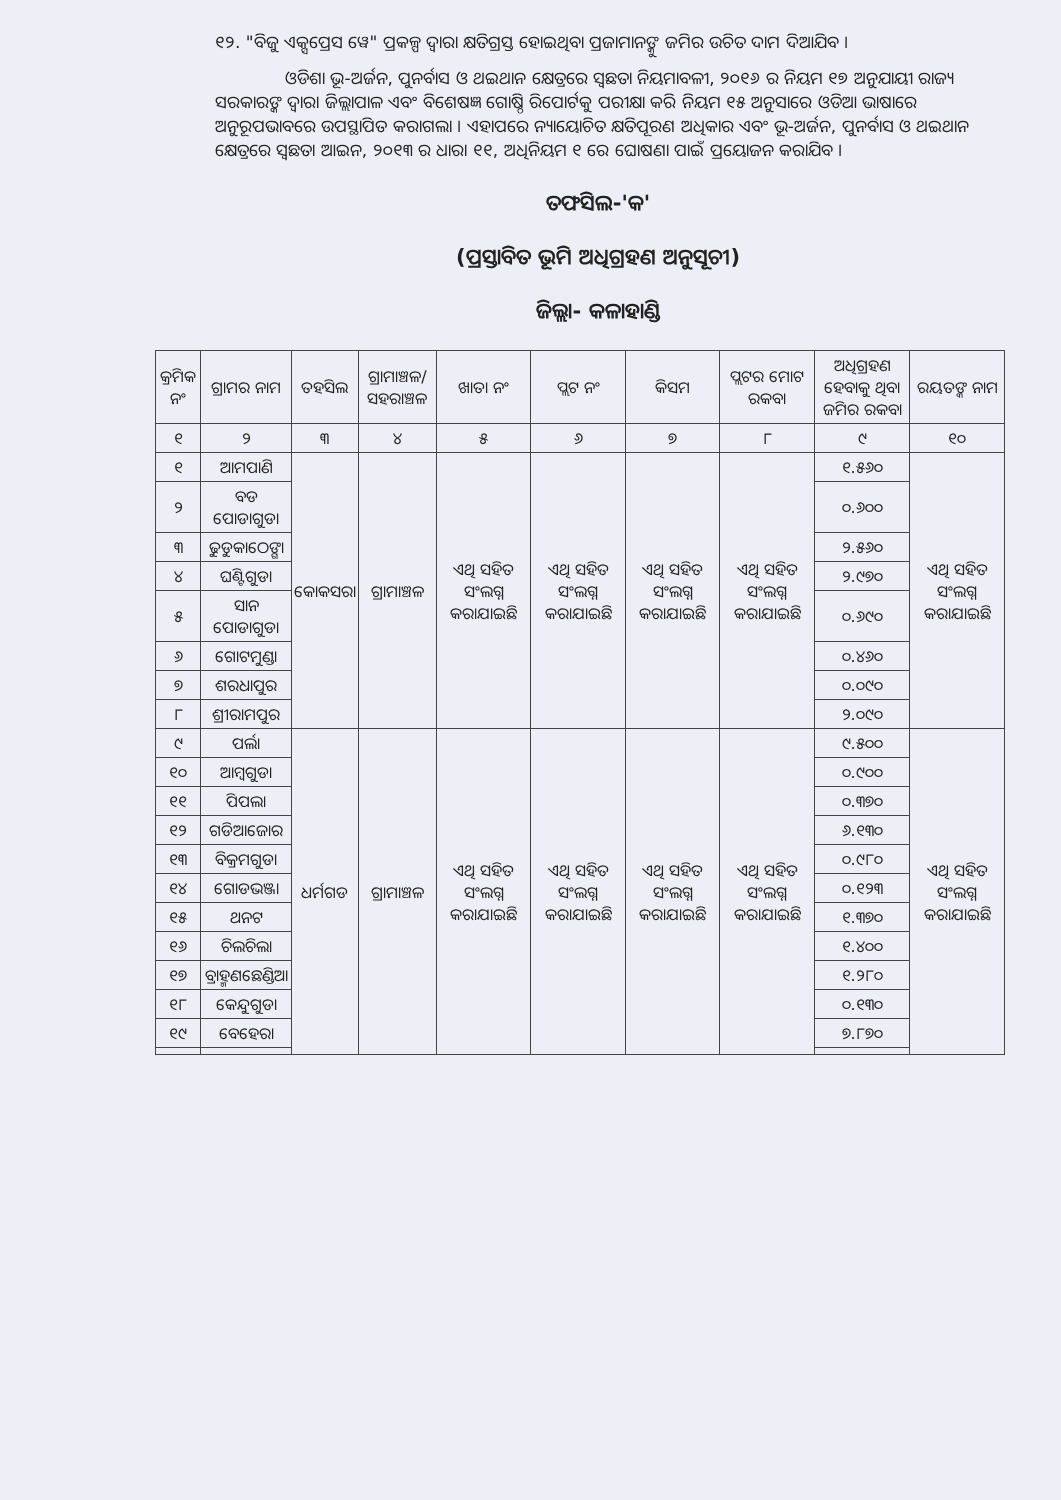୧୨. "ବିଜୁ ଏକ୍ସପ୍ରେସ ୱେ" ପ୍ରକଳ୍ପ ଦ୍ୱାରା କ୍ଷତିଗ୍ରସ୍ତ ହୋଇଥିବା ପ୍ରଜାମାନଙ୍କୁ ଜମିର ଉଚିତ ଦାମ ଦିଆଯିବ ।
ଓଡିଶା ଭୂ-ଅର୍ଜନ, ପୁନର୍ବାସ ଓ ଥଇଥାନ କ୍ଷେତ୍ରରେ ସ୍ୱଛତା ନିୟମାବଳୀ, ୨୦୧୬ ର ନିୟମ ୧୭ ଅନୁଯାୟୀ ରାଜ୍ୟ ସରକାରଙ୍କ ଦ୍ୱାରା ଜିଲ୍ଲାପାଳ ଏବଂ ବିଶେଷଜ୍ଞ ଗୋଷ୍ଠି ରିପୋର୍ଟକୁ ପରୀକ୍ଷା କରି ନିୟମ ୧୫ ଅନୁସାରେ ଓଡିଆ ଭାଷାରେ ଅନୁରୂପଭାବରେ ଉପସ୍ଥାପିତ କରାଗଲା । ଏହାପରେ ନ୍ୟାୟୋଚିତ କ୍ଷତିପୂରଣ ଅଧିକାର ଏବଂ ଭୂ-ଅର୍ଜନ, ପୁନର୍ବାସ ଓ ଥଇଥାନ କ୍ଷେତ୍ରରେ ସ୍ୱଛତା ଆଇନ, ୨୦୧୩ ର ଧାରା ୧୧, ଅଧିନିୟମ ୧ ରେ ଘୋଷଣା ପାଇଁ ପ୍ରୟୋଜନ କରାଯିବ ।
ତଫସିଲ-'କ'
(ପ୍ରସ୍ତାବିତ ଭୂମି ଅଧିଗ୍ରହଣ ଅନୁସୂଚୀ)
ଜିଲ୍ଲା- କଳାହାଣ୍ଡି
| କ୍ରମିକ ନଂ | ଗ୍ରାମର ନାମ | ତହସିଲ | ଗ୍ରାମାଞ୍ଚଳ/ ସହରାଞ୍ଚଳ | ଖାତା ନଂ | ପ୍ଲଟ ନଂ | କିସମ | ପ୍ଲଟର ମୋଟ ରକବା | ଅଧିଗ୍ରହଣ ହେବାକୁ ଥିବା ଜମିର ରକବା | ରୟତଙ୍କ ନାମ |
| --- | --- | --- | --- | --- | --- | --- | --- | --- | --- |
| ୧ | ୨ | ୩ | ୪ | ୫ | ୬ | ୭ | ୮ | ୯ | ୧୦ |
| ୧ | ଆମପାଣି | କୋକସରା | ଗ୍ରାମାଞ୍ଚଳ | ଏଥି ସହିତ ସଂଲଗ୍ନ କରାଯାଇଛି | ଏଥି ସହିତ ସଂଲଗ୍ନ କରାଯାଇଛି | ଏଥି ସହିତ ସଂଲଗ୍ନ କରାଯାଇଛି | ଏଥି ସହିତ ସଂଲଗ୍ନ କରାଯାଇଛି | ୧.୫୬୦ | ଏଥି ସହିତ ସଂଲଗ୍ନ କରାଯାଇଛି |
| ୨ | ବଡ ପୋଡାଗୁଡା | | | | | | | ୦.୬୦୦ | |
| ୩ | ଢୁଡୁକାଠେଙ୍ଗା | | | | | | | ୨.୫୬୦ | |
| ୪ | ଘଣ୍ଟିଗୁଡା | | | | | | | ୨.୯୭୦ | |
| ୫ | ସାନ ପୋଡାଗୁଡା | | | | | | | ୦.୬୯୦ | |
| ୬ | ଗୋଟମୁଣ୍ଡା | | | | | | | ୦.୪୬୦ | |
| ୭ | ଶରଧାପୁର | | | | | | | ୦.୦୯୦ | |
| ୮ | ଶ୍ରୀରାମପୁର | | | | | | | ୨.୦୯୦ | |
| ୯ | ପର୍ଲା | ଧର୍ମଗଡ | ଗ୍ରାମାଞ୍ଚଳ | ଏଥି ସହିତ ସଂଲଗ୍ନ କରାଯାଇଛି | ଏଥି ସହିତ ସଂଲଗ୍ନ କରାଯାଇଛି | ଏଥି ସହିତ ସଂଲଗ୍ନ କରାଯାଇଛି | ଏଥି ସହିତ ସଂଲଗ୍ନ କରାଯାଇଛି | ୯.୫୦୦ | ଏଥି ସହିତ ସଂଲଗ୍ନ କରାଯାଇଛି |
| ୧୦ | ଆମ୍ବଗୁଡା | | | | | | | ୦.୯୦୦ | |
| ୧୧ | ପିପଲା | | | | | | | ୦.୩୭୦ | |
| ୧୨ | ଗଡିଆଜୋର | | | | | | | ୬.୧୩୦ | |
| ୧୩ | ବିକ୍ରମଗୁଡା | | | | | | | ୦.୯୮୦ | |
| ୧୪ | ଗୋଡଭଞ୍ଜା | | | | | | | ୦.୧୨୩ | |
| ୧୫ | ଥନଟ | | | | | | | ୧.୩୭୦ | |
| ୧୬ | ଚିଲଚିଲା | | | | | | | ୧.୪୦୦ | |
| ୧୭ | ବ୍ରାହ୍ମଣଛେଣ୍ଡିଆ | | | | | | | ୧.୨୮୦ | |
| ୧୮ | କେନ୍ଦୁଗୁଡା | | | | | | | ୦.୧୩୦ | |
| ୧୯ | ବେହେରା | | | | | | | ୭.୮୭୦ | |